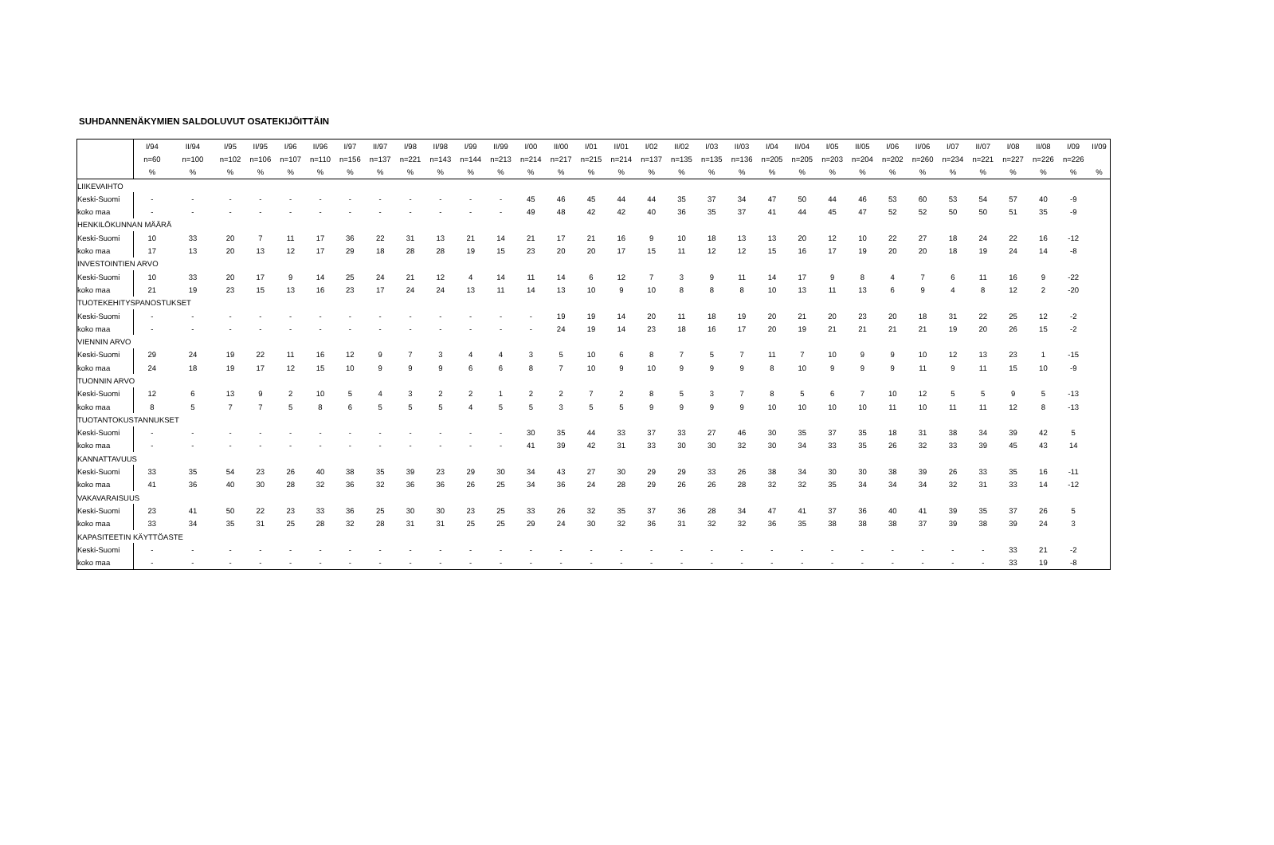SUHDANNENÄKYMIEN SALDOLUVUT OSATEKIJÖITTÄIN
| | I/94 | II/94 | I/95 | II/95 | I/96 | II/96 | I/97 | II/97 | I/98 | II/98 | I/99 | II/99 | I/00 | II/00 | I/01 | II/01 | I/02 | II/02 | I/03 | II/03 | I/04 | II/04 | I/05 | II/05 | I/06 | II/06 | I/07 | II/07 | I/08 | II/08 | I/09 | II/09 |
| | n=60 | n=100 | n=102 | n=106 | n=107 | n=110 | n=156 | n=137 | n=221 | n=143 | n=144 | n=213 | n=214 | n=217 | n=215 | n=214 | n=137 | n=135 | n=135 | n=136 | n=205 | n=205 | n=203 | n=204 | n=202 | n=260 | n=234 | n=221 | n=227 | n=226 | n=226 | |
| | % | % | % | % | % | % | % | % | % | % | % | % | % | % | % | % | % | % | % | % | % | % | % | % | % | % | % | % | % | % | % | % |
| LIIKEVAIHTO | | | | | | | | | | | | | | | | | | | | | | | | | | | | | | | | |
| Keski-Suomi | - | - | - | - | - | - | - | - | - | - | - | - | 45 | 46 | 45 | 44 | 44 | 35 | 37 | 34 | 47 | 50 | 44 | 46 | 53 | 60 | 53 | 54 | 57 | 40 | -9 | |
| koko maa | - | - | - | - | - | - | - | - | - | - | - | - | 49 | 48 | 42 | 42 | 40 | 36 | 35 | 37 | 41 | 44 | 45 | 47 | 52 | 52 | 50 | 50 | 51 | 35 | -9 | |
| HENKILÖKUNNAN MÄÄRÄ | | | | | | | | | | | | | | | | | | | | | | | | | | | | | | | | |
| Keski-Suomi | 10 | 33 | 20 | 7 | 11 | 17 | 36 | 22 | 31 | 13 | 21 | 14 | 21 | 17 | 21 | 16 | 9 | 10 | 18 | 13 | 13 | 20 | 12 | 10 | 22 | 27 | 18 | 24 | 22 | 16 | -12 | |
| koko maa | 17 | 13 | 20 | 13 | 12 | 17 | 29 | 18 | 28 | 28 | 19 | 15 | 23 | 20 | 20 | 17 | 15 | 11 | 12 | 12 | 15 | 16 | 17 | 19 | 20 | 20 | 18 | 19 | 24 | 14 | -8 | |
| INVESTOINTIEN ARVO | | | | | | | | | | | | | | | | | | | | | | | | | | | | | | | | |
| Keski-Suomi | 10 | 33 | 20 | 17 | 9 | 14 | 25 | 24 | 21 | 12 | 4 | 14 | 11 | 14 | 6 | 12 | 7 | 3 | 9 | 11 | 14 | 17 | 9 | 8 | 4 | 7 | 6 | 11 | 16 | 9 | -22 | |
| koko maa | 21 | 19 | 23 | 15 | 13 | 16 | 23 | 17 | 24 | 24 | 13 | 11 | 14 | 13 | 10 | 9 | 10 | 8 | 8 | 8 | 10 | 13 | 11 | 13 | 6 | 9 | 4 | 8 | 12 | 2 | -20 | |
| TUOTEKEHITYSPANOSTUKSET | | | | | | | | | | | | | | | | | | | | | | | | | | | | | | | | |
| Keski-Suomi | - | - | - | - | - | - | - | - | - | - | - | - | - | 19 | 19 | 14 | 20 | 11 | 18 | 19 | 20 | 21 | 20 | 23 | 20 | 18 | 31 | 22 | 25 | 12 | -2 | |
| koko maa | - | - | - | - | - | - | - | - | - | - | - | - | - | 24 | 19 | 14 | 23 | 18 | 16 | 17 | 20 | 19 | 21 | 21 | 21 | 21 | 19 | 20 | 26 | 15 | -2 | |
| VIENNIN ARVO | | | | | | | | | | | | | | | | | | | | | | | | | | | | | | | | |
| Keski-Suomi | 29 | 24 | 19 | 22 | 11 | 16 | 12 | 9 | 7 | 3 | 4 | 4 | 3 | 5 | 10 | 6 | 8 | 7 | 5 | 7 | 11 | 7 | 10 | 9 | 9 | 10 | 12 | 13 | 23 | 1 | -15 | |
| koko maa | 24 | 18 | 19 | 17 | 12 | 15 | 10 | 9 | 9 | 9 | 6 | 6 | 8 | 7 | 10 | 9 | 10 | 9 | 9 | 9 | 8 | 10 | 9 | 9 | 9 | 11 | 9 | 11 | 15 | 10 | -9 | |
| TUONNIN ARVO | | | | | | | | | | | | | | | | | | | | | | | | | | | | | | | | |
| Keski-Suomi | 12 | 6 | 13 | 9 | 2 | 10 | 5 | 4 | 3 | 2 | 2 | 1 | 2 | 2 | 7 | 2 | 8 | 5 | 3 | 7 | 8 | 5 | 6 | 7 | 10 | 12 | 5 | 5 | 9 | 5 | -13 | |
| koko maa | 8 | 5 | 7 | 7 | 5 | 8 | 6 | 5 | 5 | 5 | 4 | 5 | 5 | 3 | 5 | 5 | 9 | 9 | 9 | 9 | 10 | 10 | 10 | 10 | 11 | 10 | 11 | 11 | 12 | 8 | -13 | |
| TUOTANTOKUSTANNUKSET | | | | | | | | | | | | | | | | | | | | | | | | | | | | | | | | |
| Keski-Suomi | - | - | - | - | - | - | - | - | - | - | - | - | 30 | 35 | 44 | 33 | 37 | 33 | 27 | 46 | 30 | 35 | 37 | 35 | 18 | 31 | 38 | 34 | 39 | 42 | 5 | |
| koko maa | - | - | - | - | - | - | - | - | - | - | - | - | 41 | 39 | 42 | 31 | 33 | 30 | 30 | 32 | 30 | 34 | 33 | 35 | 26 | 32 | 33 | 39 | 45 | 43 | 14 | |
| KANNATTAVUUS | | | | | | | | | | | | | | | | | | | | | | | | | | | | | | | | |
| Keski-Suomi | 33 | 35 | 54 | 23 | 26 | 40 | 38 | 35 | 39 | 23 | 29 | 30 | 34 | 43 | 27 | 30 | 29 | 29 | 33 | 26 | 38 | 34 | 30 | 30 | 38 | 39 | 26 | 33 | 35 | 16 | -11 | |
| koko maa | 41 | 36 | 40 | 30 | 28 | 32 | 36 | 32 | 36 | 36 | 26 | 25 | 34 | 36 | 24 | 28 | 29 | 26 | 26 | 28 | 32 | 32 | 35 | 34 | 34 | 34 | 32 | 31 | 33 | 14 | -12 | |
| VAKAVARAISUUS | | | | | | | | | | | | | | | | | | | | | | | | | | | | | | | | |
| Keski-Suomi | 23 | 41 | 50 | 22 | 23 | 33 | 36 | 25 | 30 | 30 | 23 | 25 | 33 | 26 | 32 | 35 | 37 | 36 | 28 | 34 | 47 | 41 | 37 | 36 | 40 | 41 | 39 | 35 | 37 | 26 | 5 | |
| koko maa | 33 | 34 | 35 | 31 | 25 | 28 | 32 | 28 | 31 | 31 | 25 | 25 | 29 | 24 | 30 | 32 | 36 | 31 | 32 | 32 | 36 | 35 | 38 | 38 | 38 | 37 | 39 | 38 | 39 | 24 | 3 | |
| KAPASITEETIN KÄYTTÖASTE | | | | | | | | | | | | | | | | | | | | | | | | | | | | | | | | |
| Keski-Suomi | - | - | - | - | - | - | - | - | - | - | - | - | - | - | - | - | - | - | - | - | - | - | - | - | - | - | - | - | 33 | 21 | -2 | |
| koko maa | - | - | - | - | - | - | - | - | - | - | - | - | - | - | - | - | - | - | - | - | - | - | - | - | - | - | - | - | 33 | 19 | -8 | |